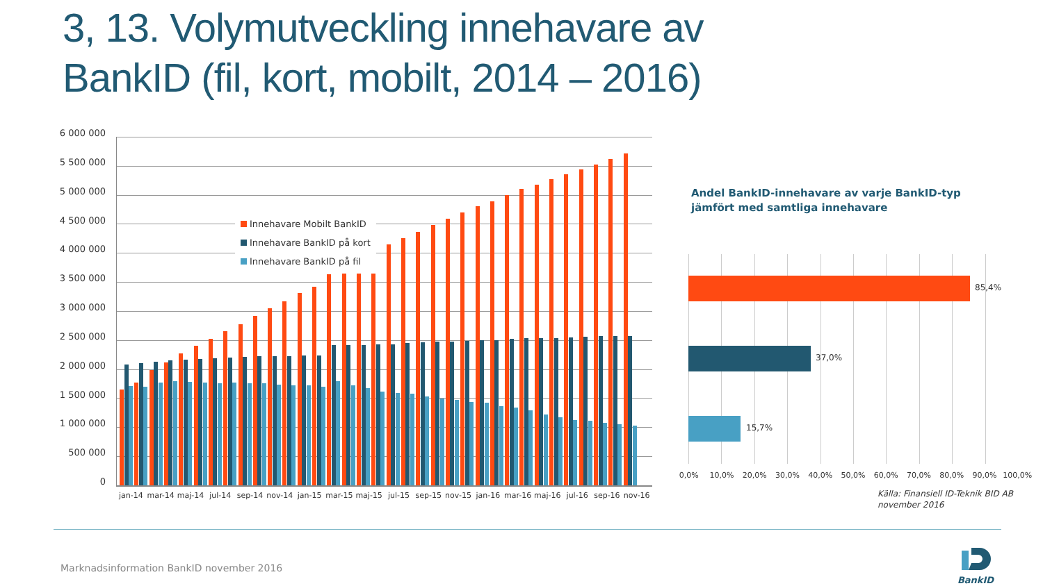3, 13. Volymutveckling innehavare av
BankID (fil, kort, mobilt, 2014 – 2016)
6 000 000
5 500 000
5 000 000
4 500 000
4 000 000
3 500 000
3 000 000
2 500 000
2 000 000
1 500 000
1 000 000
500 000
0
Innehavare Mobilt BankID
Innehavare BankID på kort
Innehavare BankID på fil
jan-14 mar-14 maj-14 jul-14 sep-14 nov-14 jan-15 mar-15 maj-15 jul-15 sep-15 nov-15 jan-16 mar-16 maj-16 jul-16 sep-16 nov-16
Andel BankID-innehavare av varje BankID-typ
jämfört med samtliga innehavare
85,4%
37,0%
15,7%
0,0% 10,0% 20,0% 30,0% 40,0% 50,0% 60,0% 70,0% 80,0% 90,0% 100,0%
Källa: Finansiell ID-Teknik BID AB
november 2016
Marknadsinformation BankID november 2016
BankID